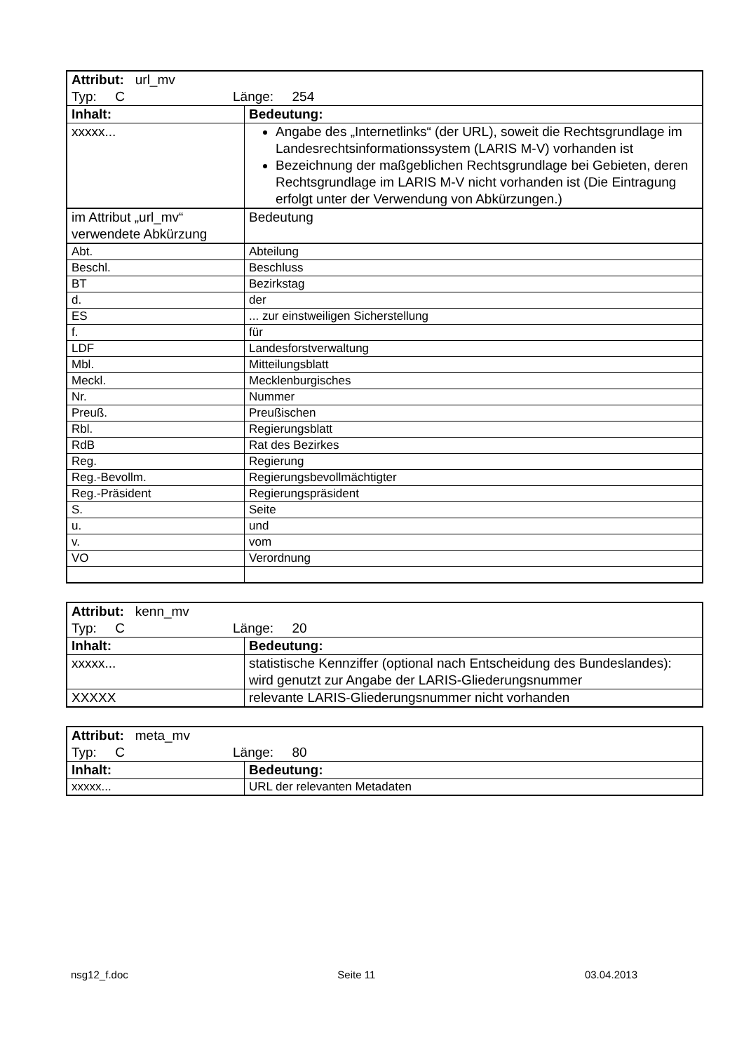| Attribut: url_mv Typ: C Länge: 254 | |
| Inhalt: | Bedeutung: |
| xxxxx... | Angabe des „Internetlinks“ (der URL), soweit die Rechtsgrund­lage im Landesrechtsinformationssystem (LARIS M-V) vorhanden ist Bezeichnung der maßgeblichen Rechtsgrundlage bei Gebieten, deren Rechtsgrundlage im LARIS M-V nicht vorhanden ist (Die Eintragung erfolgt unter der Verwendung von Abkürzungen.) |
| im Attribut „url_mv“ verwendete Abkürzung | Bedeutung |
| Abt. | Abteilung |
| Beschl. | Beschluss |
| BT | Bezirkstag |
| d. | der |
| ES | ... zur einstweiligen Sicherstellung |
| f. | für |
| LDF | Landesforstverwaltung |
| Mbl. | Mitteilungsblatt |
| Meckl. | Mecklenburgisches |
| Nr. | Nummer |
| Preuß. | Preußischen |
| Rbl. | Regierungsblatt |
| RdB | Rat des Bezirkes |
| Reg. | Regierung |
| Reg.-Bevollm. | Regierungsbevollmächtigter |
| Reg.-Präsident | Regierungspräsident |
| S. | Seite |
| u. | und |
| v. | vom |
| VO | Verordnung |
| Attribut: kenn_mv Typ: C Länge: 20 | |
| Inhalt: | Bedeutung: |
| xxxxx... | statistische Kennziffer (optional nach Entscheidung des Bundeslandes): wird genutzt zur Angabe der LARIS-Gliederungsnummer |
| XXXXX | relevante LARIS-Gliederungsnummer nicht vorhanden |
| Attribut: meta_mv Typ: C Länge: 80 | |
| Inhalt: | Bedeutung: |
| xxxxx... | URL der relevanten Metadaten |
nsg12_f.doc Seite 11 03.04.2013